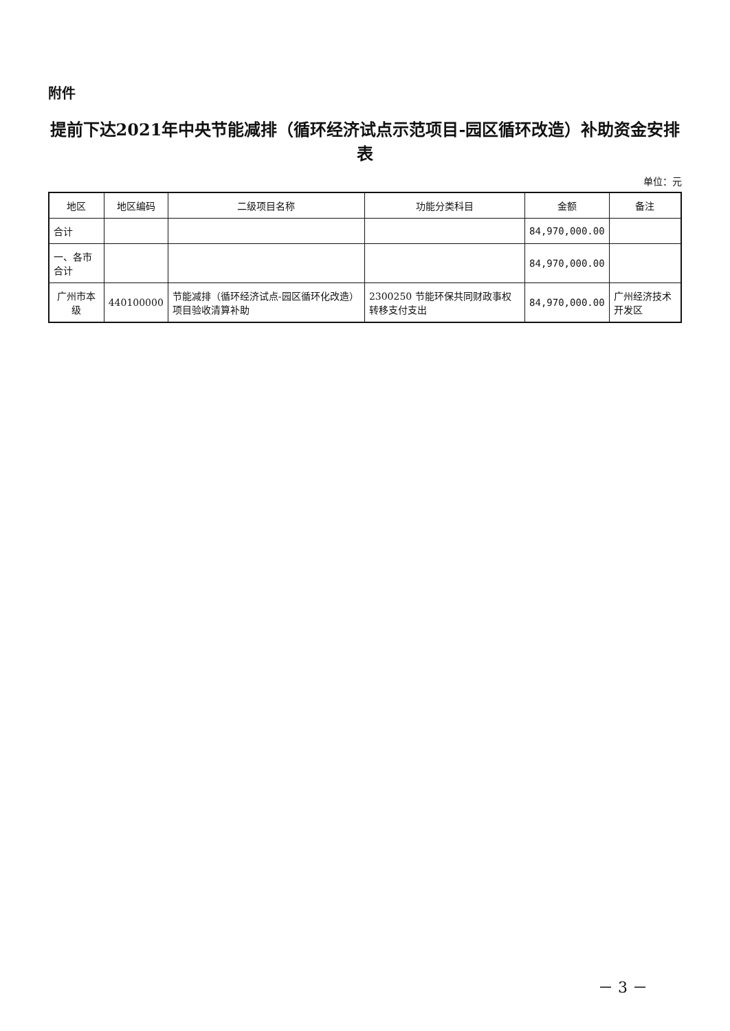附件
提前下达2021年中央节能减排（循环经济试点示范项目-园区循环改造）补助资金安排表
单位：元
| 地区 | 地区编码 | 二级项目名称 | 功能分类科目 | 金额 | 备注 |
| --- | --- | --- | --- | --- | --- |
| 合计 | | | | 84,970,000.00 | |
| 一、各市合计 | | | | 84,970,000.00 | |
| 广州市本级 | 440100000 | 节能减排（循环经济试点-园区循环化改造）项目验收清算补助 | 2300250 节能环保共同财政事权转移支付支出 | 84,970,000.00 | 广州经济技术开发区 |
－ 3 －